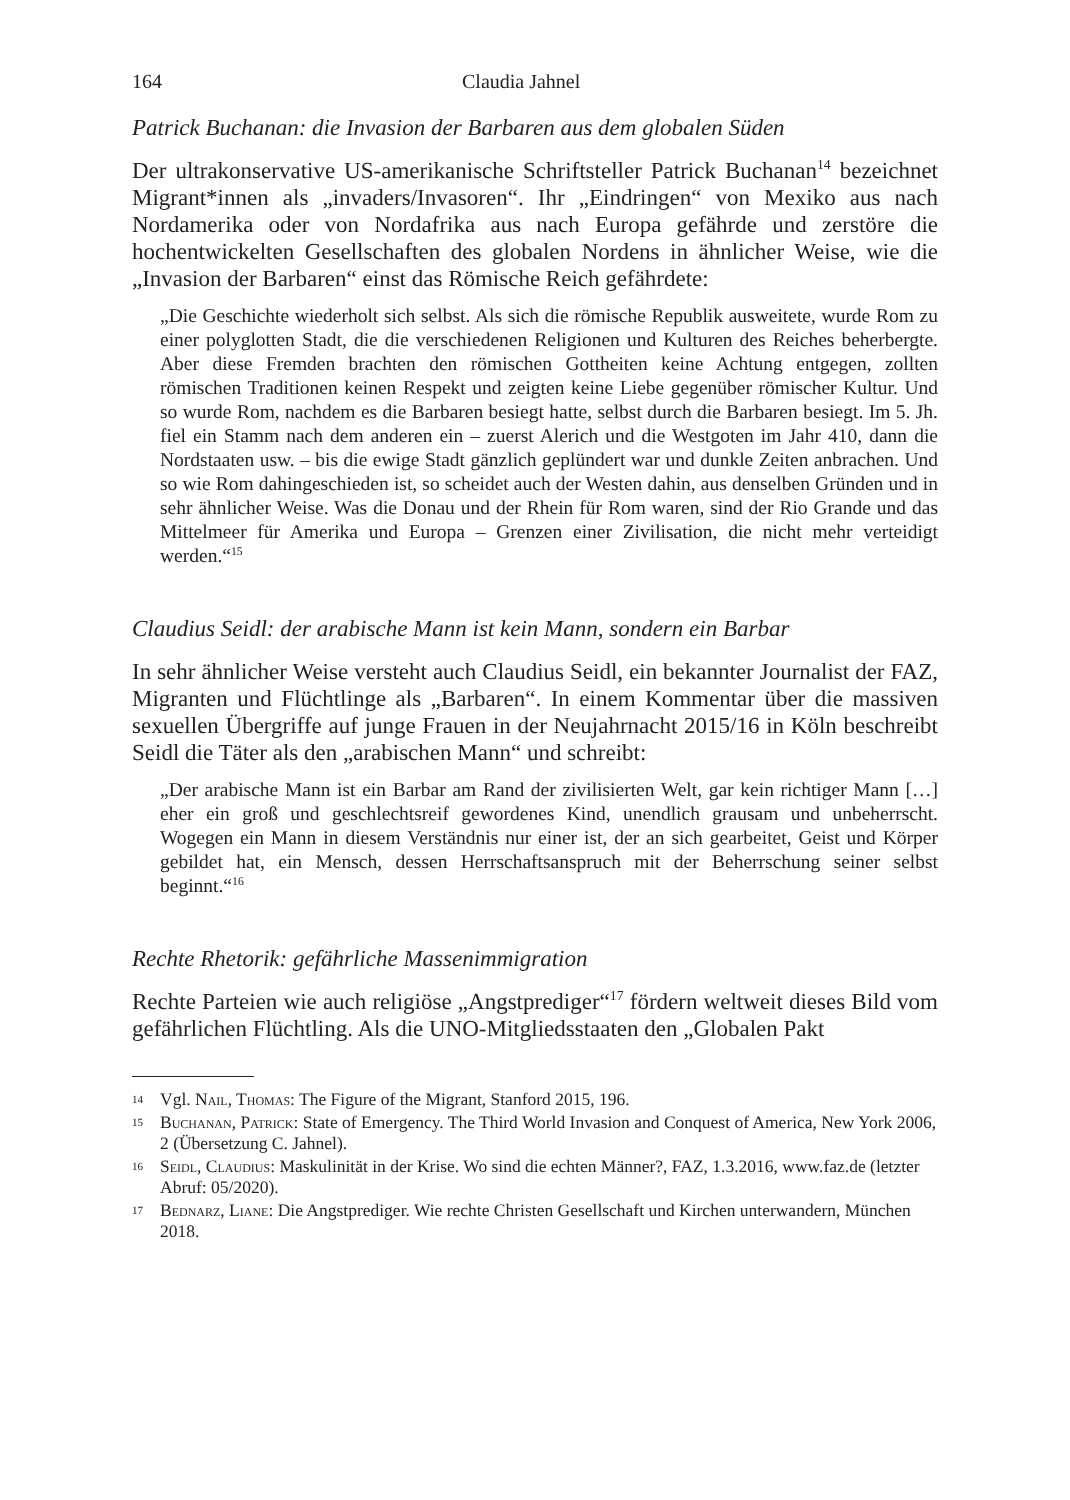164 Claudia Jahnel
Patrick Buchanan: die Invasion der Barbaren aus dem globalen Süden
Der ultrakonservative US-amerikanische Schriftsteller Patrick Buchanan<sup>14</sup> bezeichnet Migrant*innen als „invaders/Invasoren“. Ihr „Eindringen“ von Mexiko aus nach Nordamerika oder von Nordafrika aus nach Europa gefährde und zerstöre die hochentwickelten Gesellschaften des globalen Nordens in ähnlicher Weise, wie die „Invasion der Barbaren“ einst das Römische Reich gefährdete:
„Die Geschichte wiederholt sich selbst. Als sich die römische Republik ausweitete, wurde Rom zu einer polyglotten Stadt, die die verschiedenen Religionen und Kulturen des Reiches beherbergte. Aber diese Fremden brachten den römischen Gottheiten keine Achtung entgegen, zollten römischen Traditionen keinen Respekt und zeigten keine Liebe gegenüber römischer Kultur. Und so wurde Rom, nachdem es die Barbaren besiegt hatte, selbst durch die Barbaren besiegt. Im 5. Jh. fiel ein Stamm nach dem anderen ein – zuerst Alerich und die Westgoten im Jahr 410, dann die Nordstaaten usw. – bis die ewige Stadt gänzlich geplündert war und dunkle Zeiten anbrachen. Und so wie Rom dahingeschieden ist, so scheidet auch der Westen dahin, aus denselben Gründen und in sehr ähnlicher Weise. Was die Donau und der Rhein für Rom waren, sind der Rio Grande und das Mittelmeer für Amerika und Europa – Grenzen einer Zivilisation, die nicht mehr verteidigt werden.“<sup>15</sup>
Claudius Seidl: der arabische Mann ist kein Mann, sondern ein Barbar
In sehr ähnlicher Weise versteht auch Claudius Seidl, ein bekannter Journalist der FAZ, Migranten und Flüchtlinge als „Barbaren“. In einem Kommentar über die massiven sexuellen Übergriffe auf junge Frauen in der Neujahrnacht 2015/16 in Köln beschreibt Seidl die Täter als den „arabischen Mann“ und schreibt:
„Der arabische Mann ist ein Barbar am Rand der zivilisierten Welt, gar kein richtiger Mann […] eher ein groß und geschlechtsreif gewordenes Kind, unendlich grausam und unbeherrscht. Wogegen ein Mann in diesem Verständnis nur einer ist, der an sich gearbeitet, Geist und Körper gebildet hat, ein Mensch, dessen Herrschaftsanspruch mit der Beherrschung seiner selbst beginnt.“<sup>16</sup>
Rechte Rhetorik: gefährliche Massenimmigration
Rechte Parteien wie auch religiöse „Angstprediger“<sup>17</sup> fördern weltweit dieses Bild vom gefährlichen Flüchtling. Als die UNO-Mitgliedsstaaten den „Globalen Pakt
14 Vgl. Nail, Thomas: The Figure of the Migrant, Stanford 2015, 196.
15 Buchanan, Patrick: State of Emergency. The Third World Invasion and Conquest of America, New York 2006, 2 (Übersetzung C. Jahnel).
16 Seidl, Claudius: Maskulinität in der Krise. Wo sind die echten Männer?, FAZ, 1.3.2016, www.faz.de (letzter Abruf: 05/2020).
17 Bednarz, Liane: Die Angstprediger. Wie rechte Christen Gesellschaft und Kirchen unterwandern, München 2018.